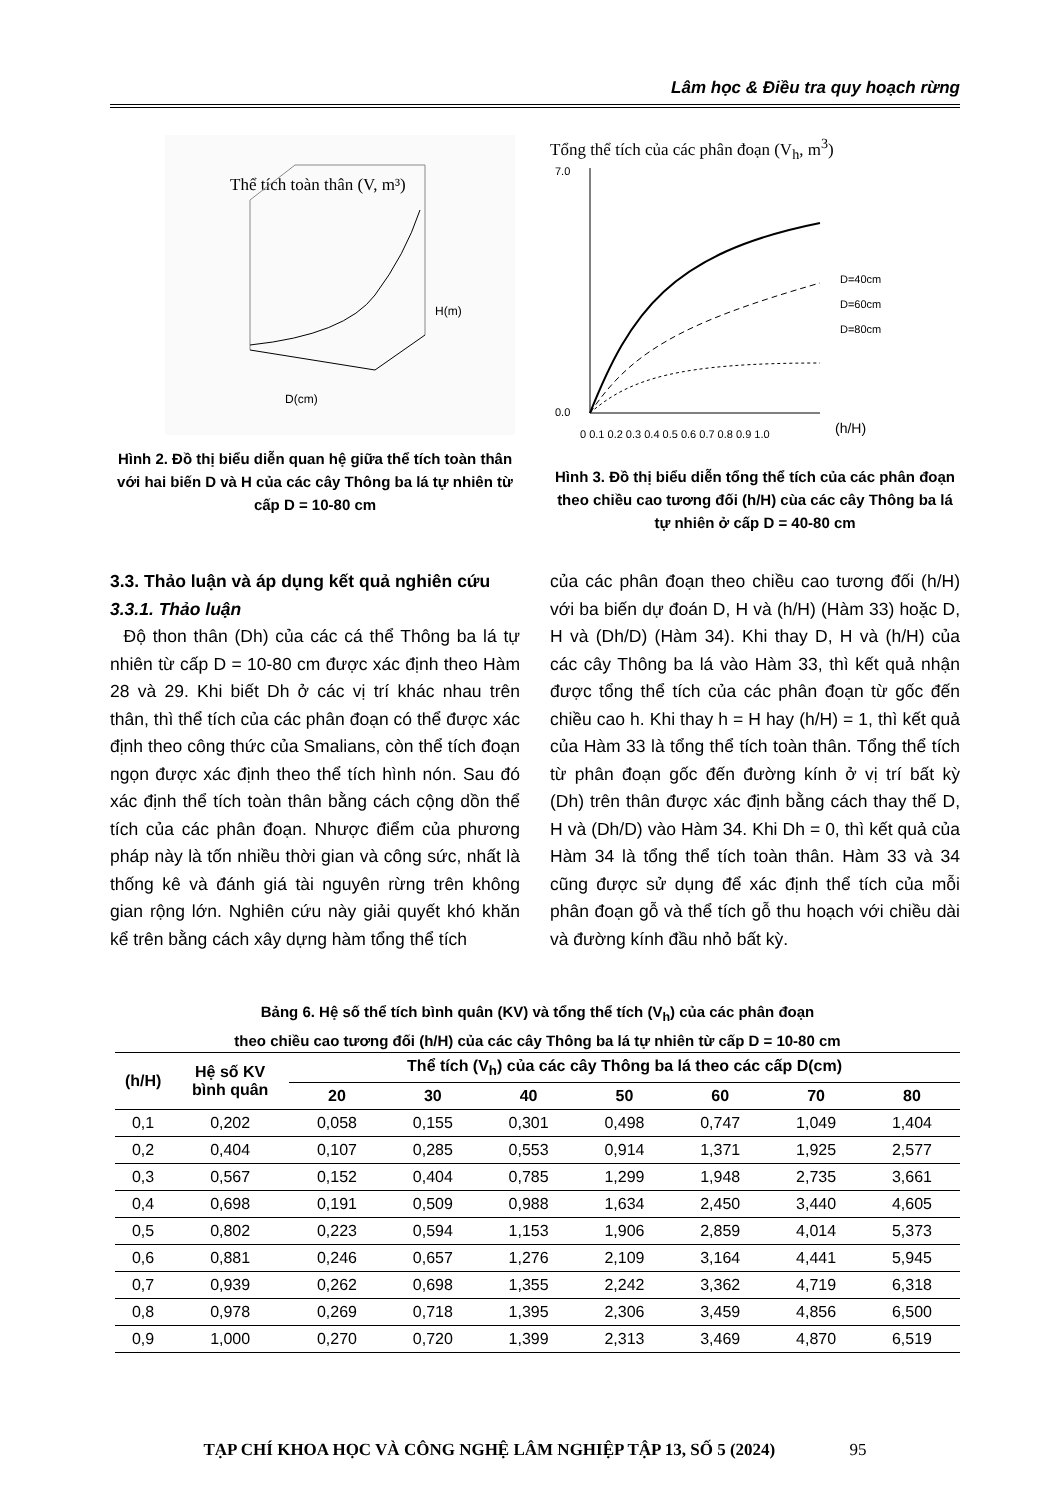Lâm học & Điều tra quy hoạch rừng
Thể tích toàn thân (V, m³)
D(cm)
H(m)
Hình 2. Đồ thị biểu diễn quan hệ giữa thể tích toàn thân với hai biến D và H của các cây Thông ba lá tự nhiên từ cấp D = 10-80 cm
Tổng thể tích của các phân đoạn (V<sub>h</sub>, m<sup>3</sup>)
D=40cm
D=60cm
D=80cm
0 0.1 0.2 0.3 0.4 0.5 0.6 0.7 0.8 0.9 1.0
(h/H)
7.0
0.0
Hình 3. Đồ thị biểu diễn tổng thể tích của các phân đoạn theo chiều cao tương đối (h/H) cùa các cây Thông ba lá tự nhiên ở cấp D = 40-80 cm
3.3. Thảo luận và áp dụng kết quả nghiên cứu
3.3.1. Thảo luận
Độ thon thân (Dh) của các cá thể Thông ba lá tự nhiên từ cấp D = 10-80 cm được xác định theo Hàm 28 và 29. Khi biết Dh ở các vị trí khác nhau trên thân, thì thể tích của các phân đoạn có thể được xác định theo công thức của Smalians, còn thể tích đoạn ngọn được xác định theo thể tích hình nón. Sau đó xác định thể tích toàn thân bằng cách cộng dồn thể tích của các phân đoạn. Nhược điểm của phương pháp này là tốn nhiều thời gian và công sức, nhất là thống kê và đánh giá tài nguyên rừng trên không gian rộng lớn. Nghiên cứu này giải quyết khó khăn kể trên bằng cách xây dựng hàm tổng thể tích
của các phân đoạn theo chiều cao tương đối (h/H) với ba biến dự đoán D, H và (h/H) (Hàm 33) hoặc D, H và (Dh/D) (Hàm 34). Khi thay D, H và (h/H) của các cây Thông ba lá vào Hàm 33, thì kết quả nhận được tổng thể tích của các phân đoạn từ gốc đến chiều cao h. Khi thay h = H hay (h/H) = 1, thì kết quả của Hàm 33 là tổng thể tích toàn thân. Tổng thể tích từ phân đoạn gốc đến đường kính ở vị trí bất kỳ (Dh) trên thân được xác định bằng cách thay thế D, H và (Dh/D) vào Hàm 34. Khi Dh = 0, thì kết quả của Hàm 34 là tổng thể tích toàn thân. Hàm 33 và 34 cũng được sử dụng để xác định thể tích của mỗi phân đoạn gỗ và thể tích gỗ thu hoạch với chiều dài và đường kính đầu nhỏ bất kỳ.
Bảng 6. Hệ số thể tích bình quân (KV) và tổng thể tích (V<sub>h</sub>) của các phân đoạn
theo chiều cao tương đối (h/H) của các cây Thông ba lá tự nhiên từ cấp D = 10-80 cm
| (h/H) | Hệ số KV bình quân | Thể tích (V<sub>h</sub>) của các cây Thông ba lá theo các cấp D(cm) | | | | | | |
| --- | --- | --- | --- | --- | --- | --- | --- | --- |
| | | 20 | 30 | 40 | 50 | 60 | 70 | 80 |
| 0,1 | 0,202 | 0,058 | 0,155 | 0,301 | 0,498 | 0,747 | 1,049 | 1,404 |
| 0,2 | 0,404 | 0,107 | 0,285 | 0,553 | 0,914 | 1,371 | 1,925 | 2,577 |
| 0,3 | 0,567 | 0,152 | 0,404 | 0,785 | 1,299 | 1,948 | 2,735 | 3,661 |
| 0,4 | 0,698 | 0,191 | 0,509 | 0,988 | 1,634 | 2,450 | 3,440 | 4,605 |
| 0,5 | 0,802 | 0,223 | 0,594 | 1,153 | 1,906 | 2,859 | 4,014 | 5,373 |
| 0,6 | 0,881 | 0,246 | 0,657 | 1,276 | 2,109 | 3,164 | 4,441 | 5,945 |
| 0,7 | 0,939 | 0,262 | 0,698 | 1,355 | 2,242 | 3,362 | 4,719 | 6,318 |
| 0,8 | 0,978 | 0,269 | 0,718 | 1,395 | 2,306 | 3,459 | 4,856 | 6,500 |
| 0,9 | 1,000 | 0,270 | 0,720 | 1,399 | 2,313 | 3,469 | 4,870 | 6,519 |
TẠP CHÍ KHOA HỌC VÀ CÔNG NGHỆ LÂM NGHIỆP TẬP 13, SỐ 5 (2024) 95